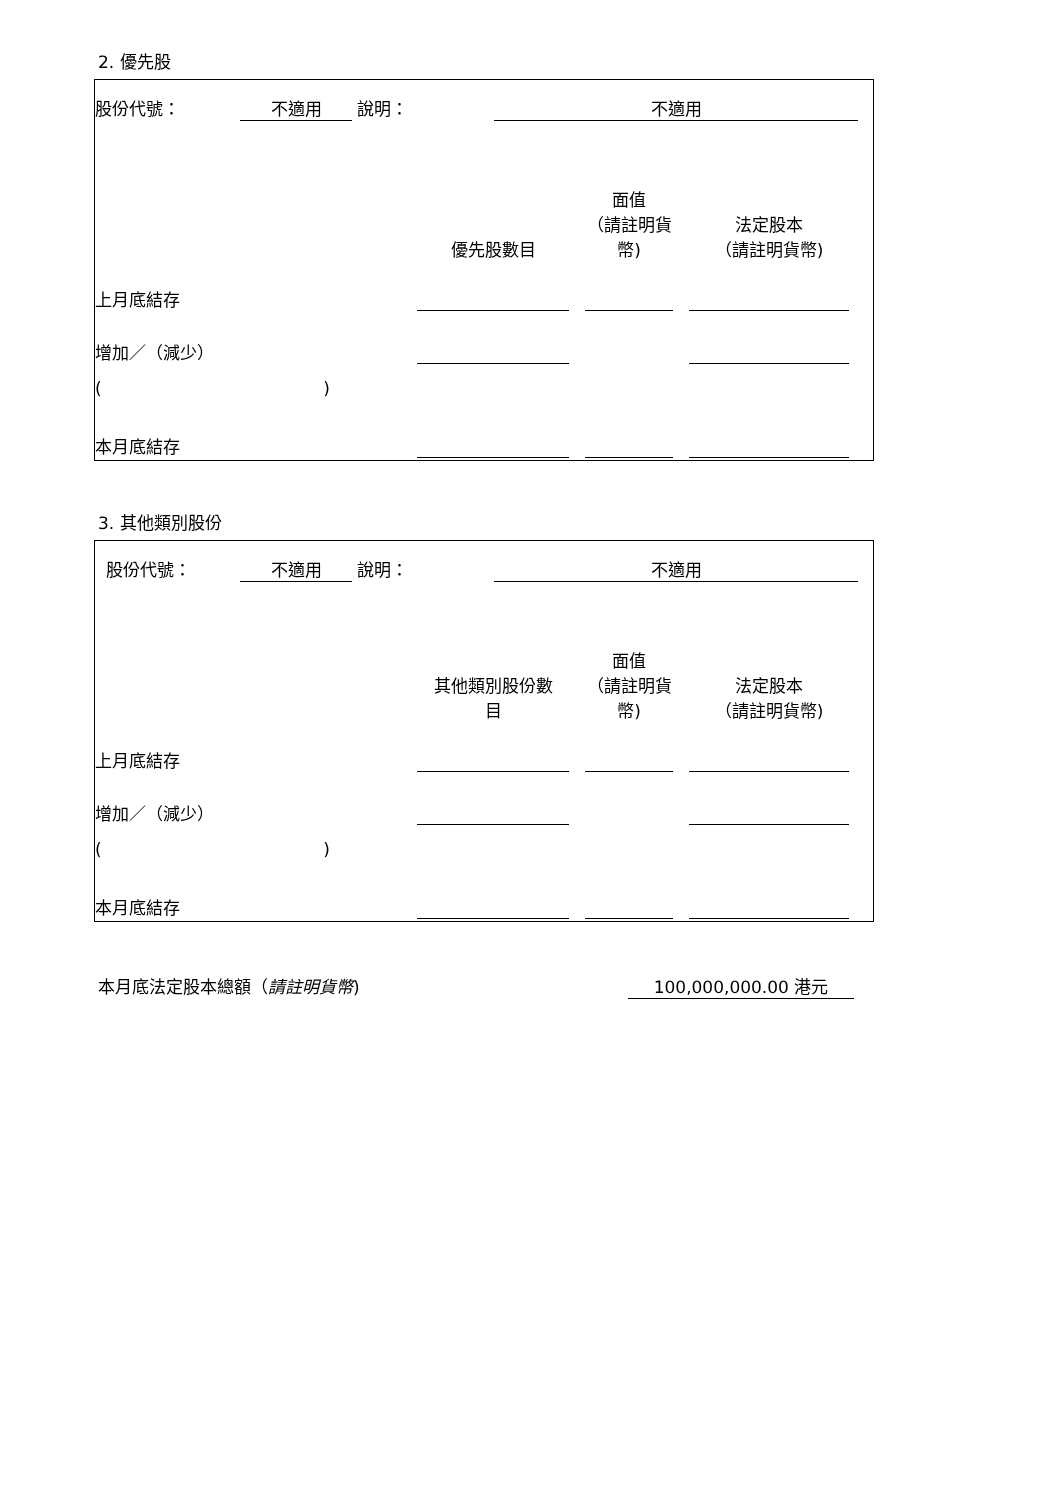2. 優先股
| 股份代號： | 不適用 | 說明： | 不適用 | |
| | 優先股數目 | | 面值 （請註明貨 幣) | | 法定股本 （請註明貨幣) | |
| 上月底結存 | | | | | | |
| 增加／（減少） | | | | | | |
| ( ) | | | | | | |
| 本月底結存 | | | | | | |
3. 其他類別股份
| 股份代號： | 不適用 | 說明： | 不適用 | |
| | 其他類別股份數 目 | | 面值 （請註明貨 幣) | | 法定股本 （請註明貨幣) | |
| 上月底結存 | | | | | | |
| 增加／（減少） | | | | | | |
| ( ) | | | | | | |
| 本月底結存 | | | | | | |
| 本月底法定股本總額（ 請註明貨幣 ) | 100,000,000.00 港元 | |